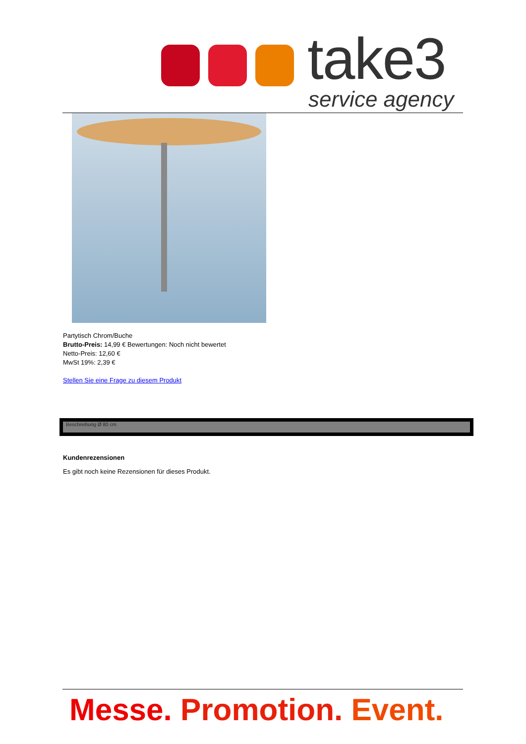take3
service agency
Partytisch Chrom/Buche
Brutto-Preis: 14,99 € Bewertungen: Noch nicht bewertet
Netto-Preis: 12,60 €
MwSt 19%: 2,39 €
Stellen Sie eine Frage zu diesem Produkt
Beschreibung Ø 80 cm
Kundenrezensionen
Es gibt noch keine Rezensionen für dieses Produkt.
Messe. Promotion. Event.